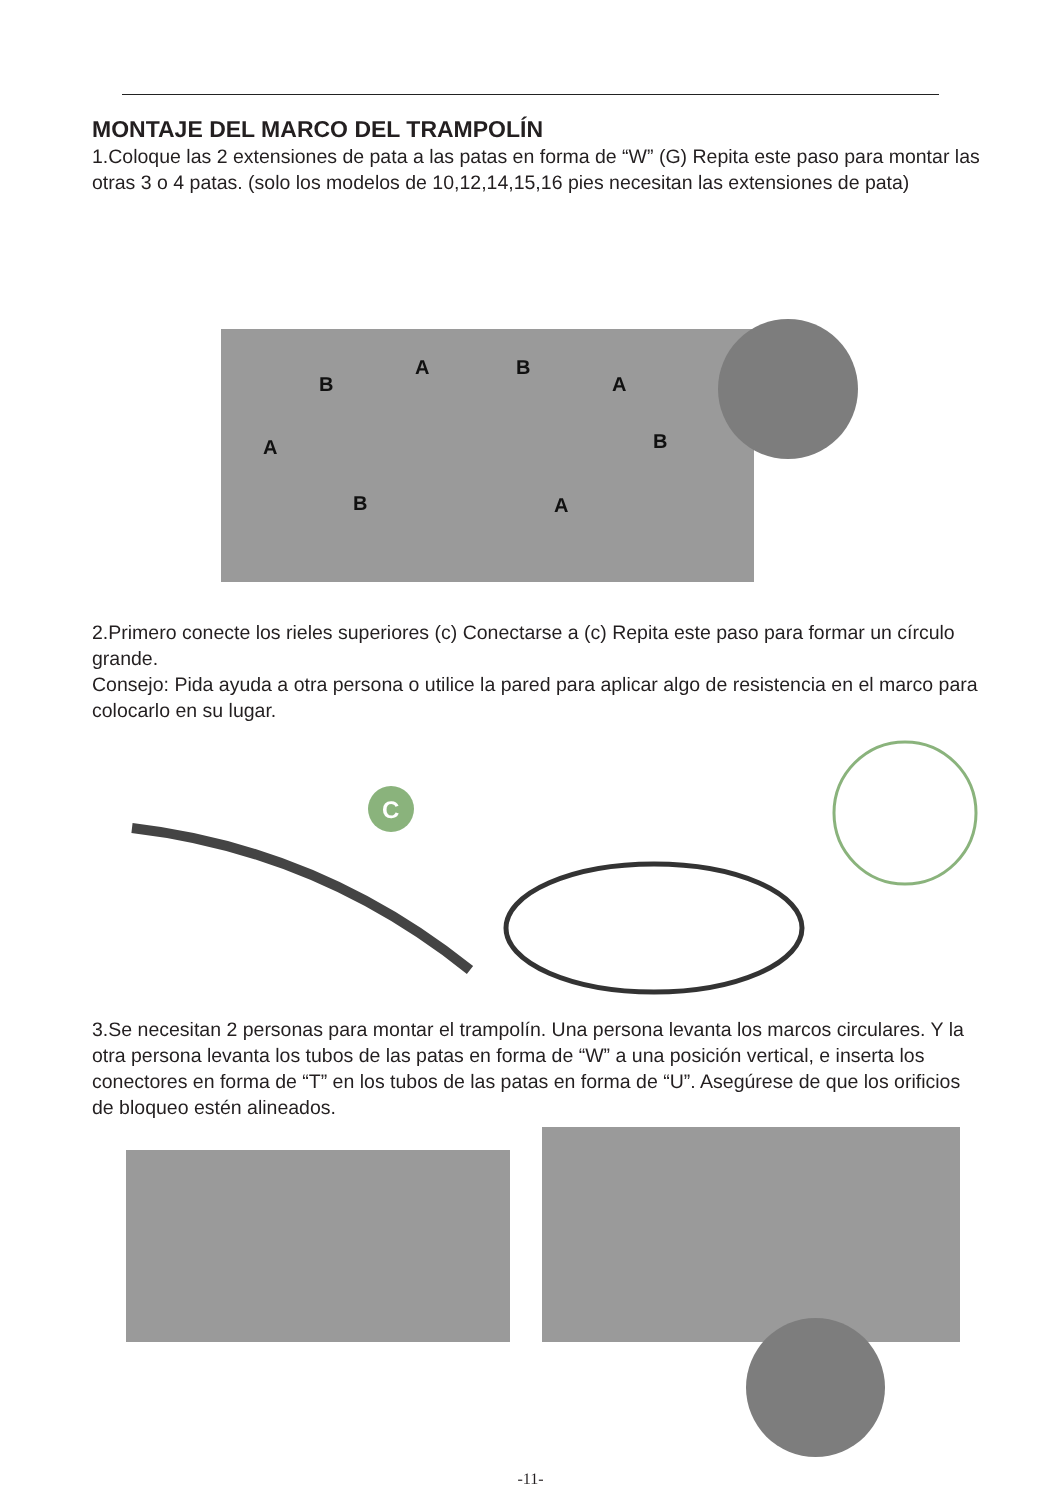MONTAJE DEL MARCO DEL TRAMPOLÍN
1.Coloque las 2 extensiones de pata a las patas en forma de “W” (G) Repita este paso para montar las otras 3 o 4 patas. (solo los modelos de 10,12,14,15,16 pies necesitan las extensiones de pata)
A B
B A
A B
B A
2.Primero conecte los rieles superiores (c) Conectarse a (c) Repita este paso para formar un círculo grande.
Consejo: Pida ayuda a otra persona o utilice la pared para aplicar algo de resistencia en el marco para colocarlo en su lugar.
C
3.Se necesitan 2 personas para montar el trampolín. Una persona levanta los marcos circulares. Y la otra persona levanta los tubos de las patas en forma de “W” a una posición vertical, e inserta los conectores en forma de “T” en los tubos de las patas en forma de “U”. Asegúrese de que los orificios de bloqueo estén alineados.
-11-